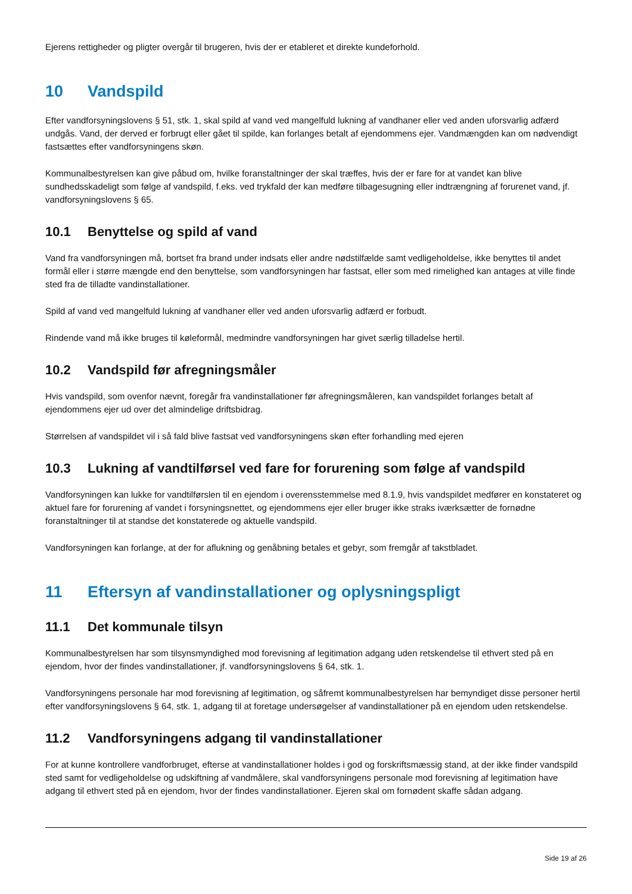Ejerens rettigheder og pligter overgår til brugeren, hvis der er etableret et direkte kundeforhold.
10 Vandspild
Efter vandforsyningslovens § 51, stk. 1, skal spild af vand ved mangelfuld lukning af vandhaner eller ved anden uforsvarlig adfærd undgås. Vand, der derved er forbrugt eller gået til spilde, kan forlanges betalt af ejendommens ejer. Vandmængden kan om nødvendigt fastsættes efter vandforsyningens skøn.
Kommunalbestyrelsen kan give påbud om, hvilke foranstaltninger der skal træffes, hvis der er fare for at vandet kan blive sundhedsskadeligt som følge af vandspild, f.eks. ved trykfald der kan medføre tilbagesugning eller indtrængning af forurenet vand, jf. vandforsyningslovens § 65.
10.1 Benyttelse og spild af vand
Vand fra vandforsyningen må, bortset fra brand under indsats eller andre nødstilfælde samt vedligeholdelse, ikke benyttes til andet formål eller i større mængde end den benyttelse, som vandforsyningen har fastsat, eller som med rimelighed kan antages at ville finde sted fra de tilladte vandinstallationer.
Spild af vand ved mangelfuld lukning af vandhaner eller ved anden uforsvarlig adfærd er forbudt.
Rindende vand må ikke bruges til køleformål, medmindre vandforsyningen har givet særlig tilladelse hertil.
10.2 Vandspild før afregningsmåler
Hvis vandspild, som ovenfor nævnt, foregår fra vandinstallationer før afregningsmåleren, kan vandspildet forlanges betalt af ejendommens ejer ud over det almindelige driftsbidrag.
Størrelsen af vandspildet vil i så fald blive fastsat ved vandforsyningens skøn efter forhandling med ejeren
10.3 Lukning af vandtilførsel ved fare for forurening som følge af vandspild
Vandforsyningen kan lukke for vandtilførslen til en ejendom i overensstemmelse med 8.1.9, hvis vandspildet medfører en konstateret og aktuel fare for forurening af vandet i forsyningsnettet, og ejendommens ejer eller bruger ikke straks iværksætter de fornødne foranstaltninger til at standse det konstaterede og aktuelle vandspild.
Vandforsyningen kan forlange, at der for aflukning og genåbning betales et gebyr, som fremgår af takstbladet.
11 Eftersyn af vandinstallationer og oplysningspligt
11.1 Det kommunale tilsyn
Kommunalbestyrelsen har som tilsynsmyndighed mod forevisning af legitimation adgang uden retskendelse til ethvert sted på en ejendom, hvor der findes vandinstallationer, jf. vandforsyningslovens § 64, stk. 1.
Vandforsyningens personale har mod forevisning af legitimation, og såfremt kommunalbestyrelsen har bemyndiget disse personer hertil efter vandforsyningslovens § 64, stk. 1, adgang til at foretage undersøgelser af vandinstallationer på en ejendom uden retskendelse.
11.2 Vandforsyningens adgang til vandinstallationer
For at kunne kontrollere vandforbruget, efterse at vandinstallationer holdes i god og forskriftsmæssig stand, at der ikke finder vandspild sted samt for vedligeholdelse og udskiftning af vandmålere, skal vandforsyningens personale mod forevisning af legitimation have adgang til ethvert sted på en ejendom, hvor der findes vandinstallationer. Ejeren skal om fornødent skaffe sådan adgang.
Side 19 af 26